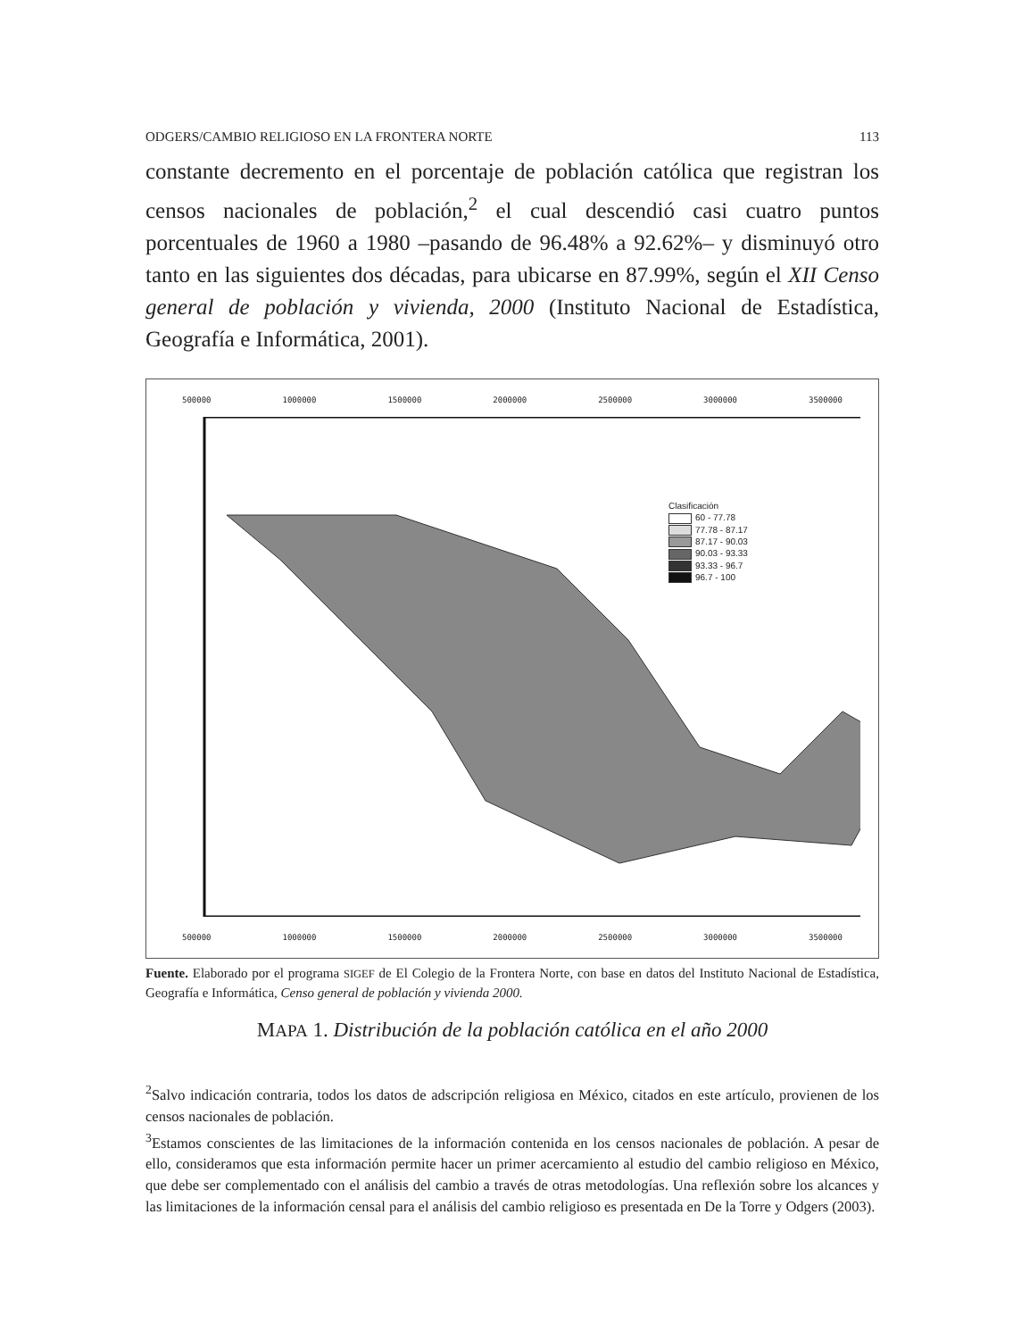ODGERS/CAMBIO RELIGIOSO EN LA FRONTERA NORTE 113
constante decremento en el porcentaje de población católica que registran los censos nacionales de población,<sup>2</sup> el cual descendió casi cuatro puntos porcentuales de 1960 a 1980 –pasando de 96.48% a 92.62%– y disminuyó otro tanto en las siguientes dos décadas, para ubicarse en 87.99%, según el XII Censo general de población y vivienda, 2000 (Instituto Nacional de Estadística, Geografía e Informática, 2001).
500000 1000000 1500000 2000000 2500000 3000000 3500000
Clasificación
60 - 77.78
77.78 - 87.17
87.17 - 90.03
90.03 - 93.33
93.33 - 96.7
96.7 - 100
500000 1000000 1500000 2000000 2500000 3000000 3500000
Fuente. Elaborado por el programa SIGEF de El Colegio de la Frontera Norte, con base en datos del Instituto Nacional de Estadística, Geografía e Informática, Censo general de población y vivienda 2000.
MAPA 1. Distribución de la población católica en el año 2000
<sup>2</sup> Salvo indicación contraria, todos los datos de adscripción religiosa en México, citados en este artículo, provienen de los censos nacionales de población.
<sup>3</sup> Estamos conscientes de las limitaciones de la información contenida en los censos nacionales de población. A pesar de ello, consideramos que esta información permite hacer un primer acercamiento al estudio del cambio religioso en México, que debe ser complementado con el análisis del cambio a través de otras metodologías. Una reflexión sobre los alcances y las limitaciones de la información censal para el análisis del cambio religioso es presentada en De la Torre y Odgers (2003).